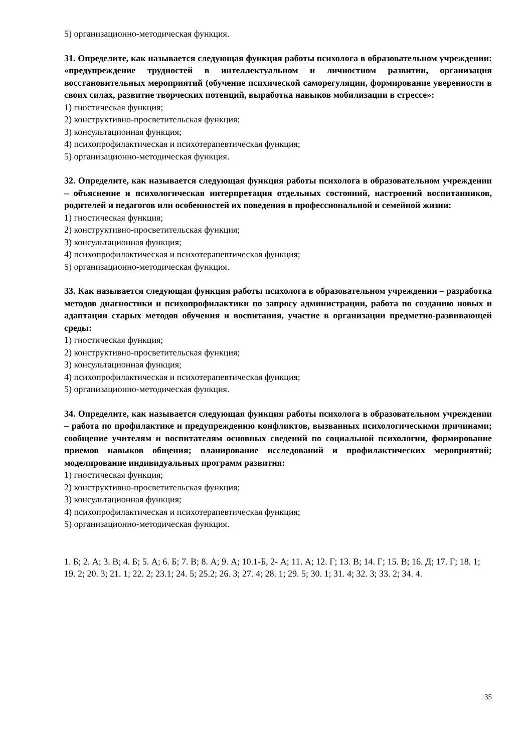5) организационно-методическая функция.
31. Определите, как называется следующая функция работы психолога в образовательном учреждении: «предупреждение трудностей в интеллектуальном и личностном развитии, организация восстановительных мероприятий (обучение психической саморегуляции, формирование уверенности в своих силах, развитие творческих потенций, выработка навыков мобилизации в стрессе»:
1) гностическая функция;
2) конструктивно-просветительская функция;
3) консультационная функция;
4) психопрофилактическая и психотерапевтическая функция;
5) организационно-методическая функция.
32. Определите, как называется следующая функция работы психолога в образовательном учреждении – объяснение и психологическая интерпретация отдельных состояний, настроений воспитанников, родителей и педагогов или особенностей их поведения в профессиональной и семейной жизни:
1) гностическая функция;
2) конструктивно-просветительская функция;
3) консультационная функция;
4) психопрофилактическая и психотерапевтическая функция;
5) организационно-методическая функция.
33. Как называется следующая функция работы психолога в образовательном учреждении – разработка методов диагностики и психопрофилактики по запросу администрации, работа по созданию новых и адаптации старых методов обучения и воспитания, участие в организации предметно-развивающей среды:
1) гностическая функция;
2) конструктивно-просветительская функция;
3) консультационная функция;
4) психопрофилактическая и психотерапевтическая функция;
5) организационно-методическая функция.
34. Определите, как называется следующая функция работы психолога в образовательном учреждении – работа по профилактике и предупреждению конфликтов, вызванных психологическими причинами; сообщение учителям и воспитателям основных сведений по социальной психологии, формирование приемов навыков общения; планирование исследований и профилактических мероприятий; моделирование индивидуальных программ развития:
1) гностическая функция;
2) конструктивно-просветительская функция;
3) консультационная функция;
4) психопрофилактическая и психотерапевтическая функция;
5) организационно-методическая функция.
1. Б; 2. А; 3. В; 4. Б; 5. А; 6. Б; 7. В; 8. А; 9. А; 10.1-Б, 2- А; 11. А; 12. Г; 13. В; 14. Г; 15. В; 16. Д; 17. Г; 18. 1; 19. 2; 20. 3; 21. 1; 22. 2; 23.1; 24. 5; 25.2; 26. 3; 27. 4; 28. 1; 29. 5; 30. 1; 31. 4; 32. 3; 33. 2; 34. 4.
35